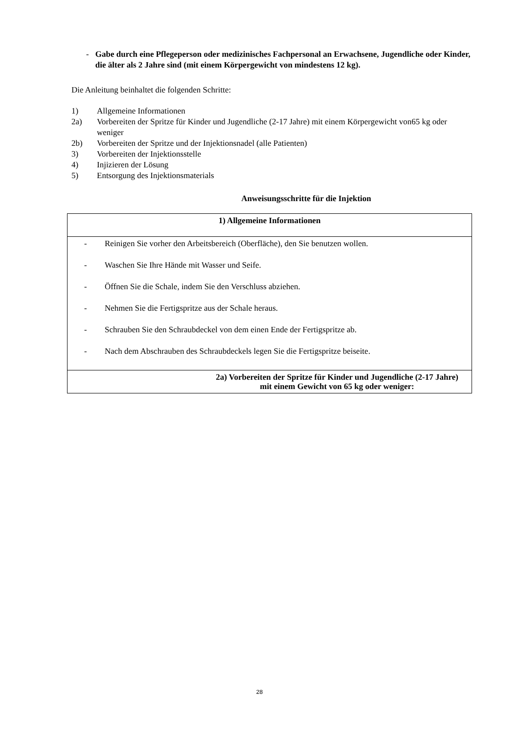- Gabe durch eine Pflegeperson oder medizinisches Fachpersonal an Erwachsene, Jugendliche oder Kinder, die älter als 2 Jahre sind (mit einem Körpergewicht von mindestens 12 kg).
Die Anleitung beinhaltet die folgenden Schritte:
1) Allgemeine Informationen
2a) Vorbereiten der Spritze für Kinder und Jugendliche (2-17 Jahre) mit einem Körpergewicht von65 kg oder weniger
2b) Vorbereiten der Spritze und der Injektionsnadel (alle Patienten)
3) Vorbereiten der Injektionsstelle
4) Injizieren der Lösung
5) Entsorgung des Injektionsmaterials
Anweisungsschritte für die Injektion
| 1) Allgemeine Informationen |
| - Reinigen Sie vorher den Arbeitsbereich (Oberfläche), den Sie benutzen wollen. - Waschen Sie Ihre Hände mit Wasser und Seife. - Öffnen Sie die Schale, indem Sie den Verschluss abziehen. - Nehmen Sie die Fertigspritze aus der Schale heraus. - Schrauben Sie den Schraubdeckel von dem einen Ende der Fertigspritze ab. - Nach dem Abschrauben des Schraubdeckels legen Sie die Fertigspritze beiseite. |
| 2a) Vorbereiten der Spritze für Kinder und Jugendliche (2-17 Jahre) mit einem Gewicht von 65 kg oder weniger: |
28